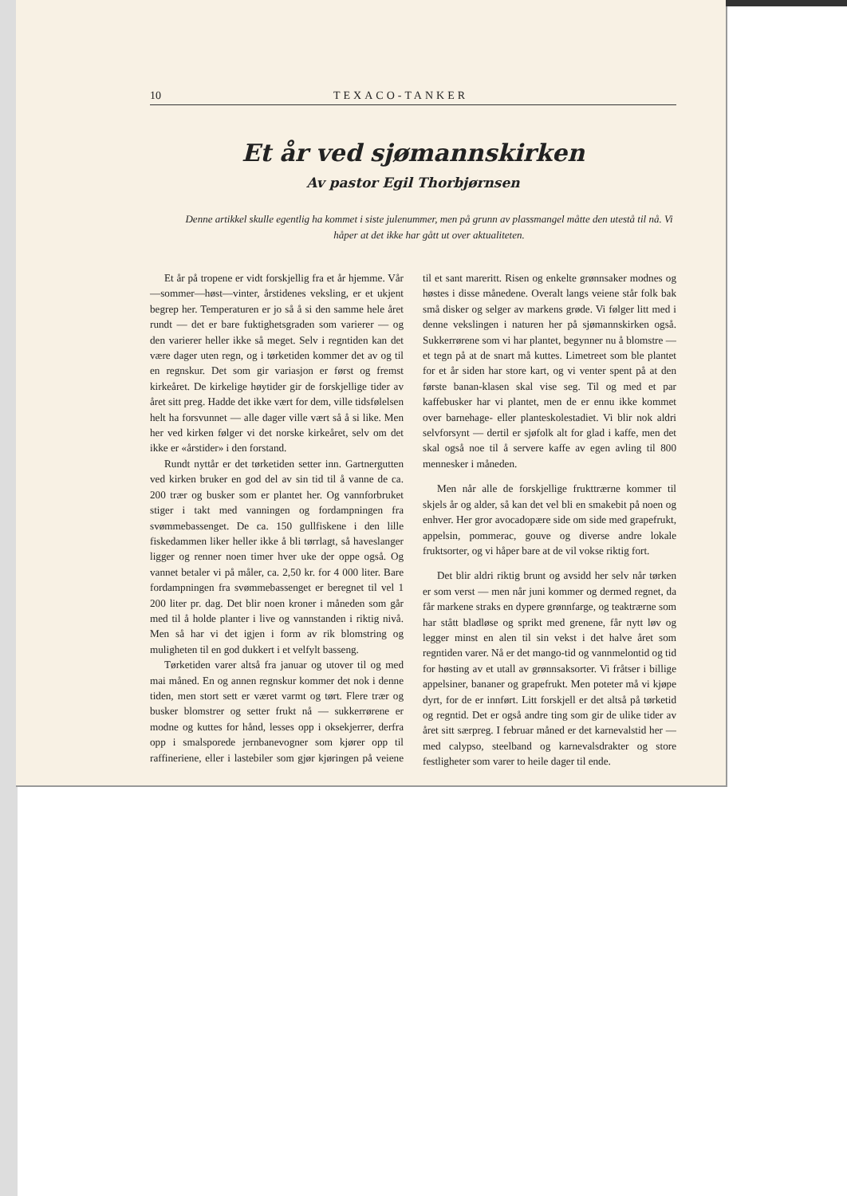10 TEXACO-TANKER
Et år ved sjømannskirken
Av pastor Egil Thorbjørnsen
Denne artikkel skulle egentlig ha kommet i siste julenummer, men på grunn av plassmangel måtte den utestå til nå. Vi håper at det ikke har gått ut over aktualiteten.
Et år på tropene er vidt forskjellig fra et år hjemme. Vår—sommer—høst—vinter, årstidenes veksling, er et ukjent begrep her. Temperaturen er jo så å si den samme hele året rundt — det er bare fuktighetsgraden som varierer — og den varierer heller ikke så meget. Selv i regntiden kan det være dager uten regn, og i tørketiden kommer det av og til en regnskur. Det som gir variasjon er først og fremst kirkeåret. De kirkelige høytider gir de forskjellige tider av året sitt preg. Hadde det ikke vært for dem, ville tidsfølelsen helt ha forsvunnet — alle dager ville vært så å si like. Men her ved kirken følger vi det norske kirkeåret, selv om det ikke er «årstider» i den forstand.
Rundt nyttår er det tørketiden setter inn. Gartnergutten ved kirken bruker en god del av sin tid til å vanne de ca. 200 trær og busker som er plantet her. Og vannforbruket stiger i takt med vanningen og fordampningen fra svømmebassenget. De ca. 150 gullfiskene i den lille fiskedammen liker heller ikke å bli tørrlagt, så haveslanger ligger og renner noen timer hver uke der oppe også. Og vannet betaler vi på måler, ca. 2,50 kr. for 4 000 liter. Bare fordampningen fra svømmebassenget er beregnet til vel 1 200 liter pr. dag. Det blir noen kroner i måneden som går med til å holde planter i live og vannstanden i riktig nivå. Men så har vi det igjen i form av rik blomstring og muligheten til en god dukkert i et velfylt basseng.
Tørketiden varer altså fra januar og utover til og med mai måned. En og annen regnskur kommer det nok i denne tiden, men stort sett er været varmt og tørt. Flere trær og busker blomstrer og setter frukt nå — sukkerrørene er modne og kuttes for hånd, lesses opp i oksekjerrer, derfra opp i smalsporede jernbanevogner som kjører opp til raffineriene, eller i lastebiler som gjør kjøringen på veiene til et sant mareritt. Risen og enkelte grønnsaker modnes og høstes i disse månedene. Overalt langs veiene står folk bak små disker og selger av markens grøde. Vi følger litt med i denne vekslingen i naturen her på sjømannskirken også. Sukkerrørene som vi har plantet, begynner nu å blomstre — et tegn på at de snart må kuttes. Limetreet som ble plantet for et år siden har store kart, og vi venter spent på at den første banan-klasen skal vise seg. Til og med et par kaffebusker har vi plantet, men de er ennu ikke kommet over barnehage- eller planteskolestadiet. Vi blir nok aldri selvforsynt — dertil er sjøfolk alt for glad i kaffe, men det skal også noe til å servere kaffe av egen avling til 800 mennesker i måneden.
Men når alle de forskjellige frukttrærne kommer til skjels år og alder, så kan det vel bli en smakebit på noen og enhver. Her gror avocadopære side om side med grapefrukt, appelsin, pommerac, gouve og diverse andre lokale fruktsorter, og vi håper bare at de vil vokse riktig fort.
Det blir aldri riktig brunt og avsidd her selv når tørken er som verst — men når juni kommer og dermed regnet, da får markene straks en dypere grønnfarge, og teaktrærne som har stått bladløse og sprikt med grenene, får nytt løv og legger minst en alen til sin vekst i det halve året som regntiden varer. Nå er det mango-tid og vannmelontid og tid for høsting av et utall av grønnsaksorter. Vi fråtser i billige appelsiner, bananer og grapefrukt. Men poteter må vi kjøpe dyrt, for de er innført. Litt forskjell er det altså på tørketid og regntid. Det er også andre ting som gir de ulike tider av året sitt særpreg. I februar måned er det karnevalstid her — med calypso, steelband og karnevalsdrakter og store festligheter som varer to heile dager til ende.